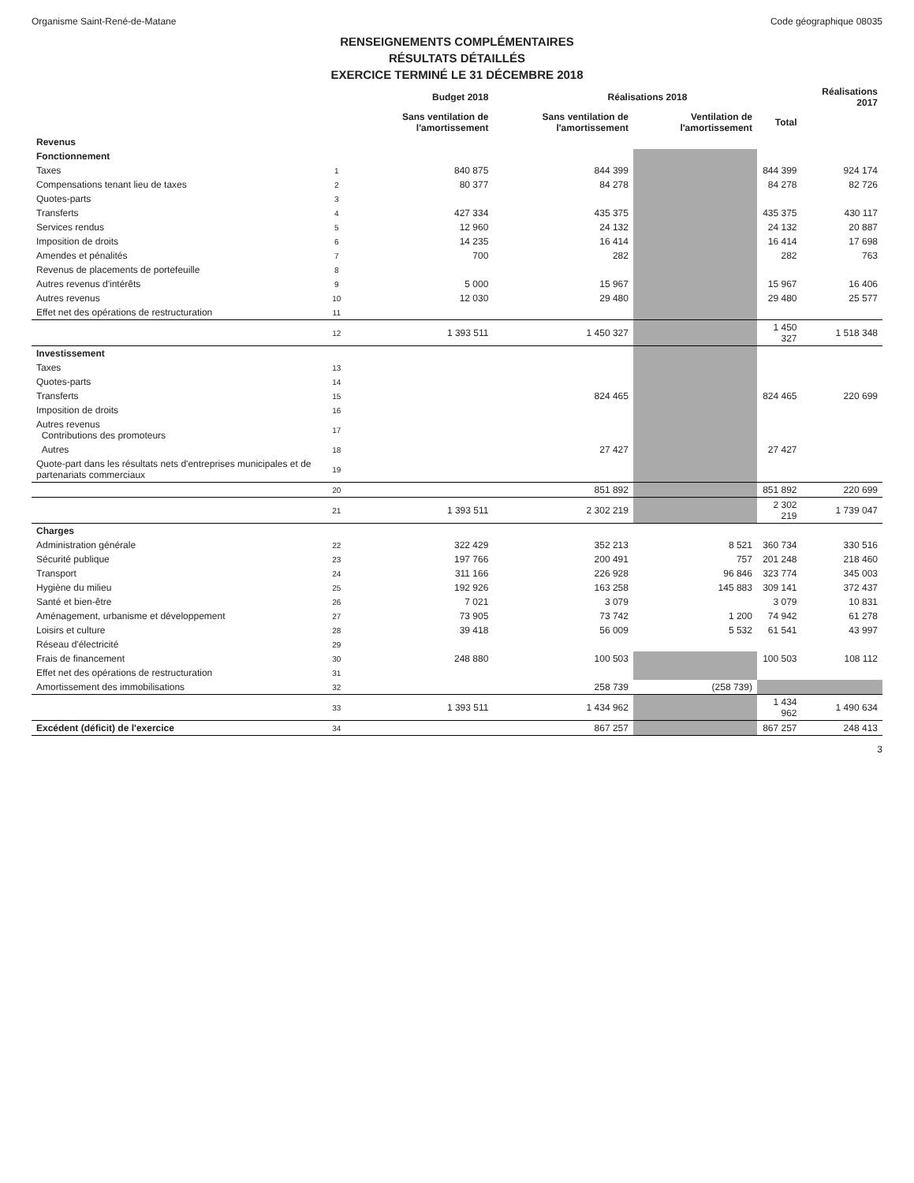Organisme Saint-René-de-Matane Code géographique 08035
RENSEIGNEMENTS COMPLÉMENTAIRES
RÉSULTATS DÉTAILLÉS
EXERCICE TERMINÉ LE 31 DÉCEMBRE 2018
| | | Budget 2018 | Réalisations 2018 | | | Réalisations 2017 |
| --- | --- | --- | --- | --- | --- | --- |
| | | Sans ventilation de l'amortissement | Sans ventilation de l'amortissement | Ventilation de l'amortissement | Total | |
| Revenus | | | | | | |
| Fonctionnement | | | | | | |
| Taxes | 1 | 840 875 | 844 399 | | 844 399 | 924 174 |
| Compensations tenant lieu de taxes | 2 | 80 377 | 84 278 | | 84 278 | 82 726 |
| Quotes-parts | 3 | | | | | |
| Transferts | 4 | 427 334 | 435 375 | | 435 375 | 430 117 |
| Services rendus | 5 | 12 960 | 24 132 | | 24 132 | 20 887 |
| Imposition de droits | 6 | 14 235 | 16 414 | | 16 414 | 17 698 |
| Amendes et pénalités | 7 | 700 | 282 | | 282 | 763 |
| Revenus de placements de portefeuille | 8 | | | | | |
| Autres revenus d'intérêts | 9 | 5 000 | 15 967 | | 15 967 | 16 406 |
| Autres revenus | 10 | 12 030 | 29 480 | | 29 480 | 25 577 |
| Effet net des opérations de restructuration | 11 | | | | | |
| | 12 | 1 393 511 | 1 450 327 | | 1 450 327 | 1 518 348 |
| Investissement | | | | | | |
| Taxes | 13 | | | | | |
| Quotes-parts | 14 | | | | | |
| Transferts | 15 | | 824 465 | | 824 465 | 220 699 |
| Imposition de droits | 16 | | | | | |
| Autres revenus Contributions des promoteurs | 17 | | | | | |
| Autres | 18 | | 27 427 | | 27 427 | |
| Quote-part dans les résultats nets d'entreprises municipales et de partenariats commerciaux | 19 | | | | | |
| | 20 | | 851 892 | | 851 892 | 220 699 |
| | 21 | 1 393 511 | 2 302 219 | | 2 302 219 | 1 739 047 |
| Charges | | | | | | |
| Administration générale | 22 | 322 429 | 352 213 | 8 521 | 360 734 | 330 516 |
| Sécurité publique | 23 | 197 766 | 200 491 | 757 | 201 248 | 218 460 |
| Transport | 24 | 311 166 | 226 928 | 96 846 | 323 774 | 345 003 |
| Hygiène du milieu | 25 | 192 926 | 163 258 | 145 883 | 309 141 | 372 437 |
| Santé et bien-être | 26 | 7 021 | 3 079 | | 3 079 | 10 831 |
| Aménagement, urbanisme et développement | 27 | 73 905 | 73 742 | 1 200 | 74 942 | 61 278 |
| Loisirs et culture | 28 | 39 418 | 56 009 | 5 532 | 61 541 | 43 997 |
| Réseau d'électricité | 29 | | | | | |
| Frais de financement | 30 | 248 880 | 100 503 | | 100 503 | 108 112 |
| Effet net des opérations de restructuration | 31 | | | | | |
| Amortissement des immobilisations | 32 | | 258 739 | (258 739) | | |
| | 33 | 1 393 511 | 1 434 962 | | 1 434 962 | 1 490 634 |
| Excédent (déficit) de l'exercice | 34 | | 867 257 | | 867 257 | 248 413 |
3